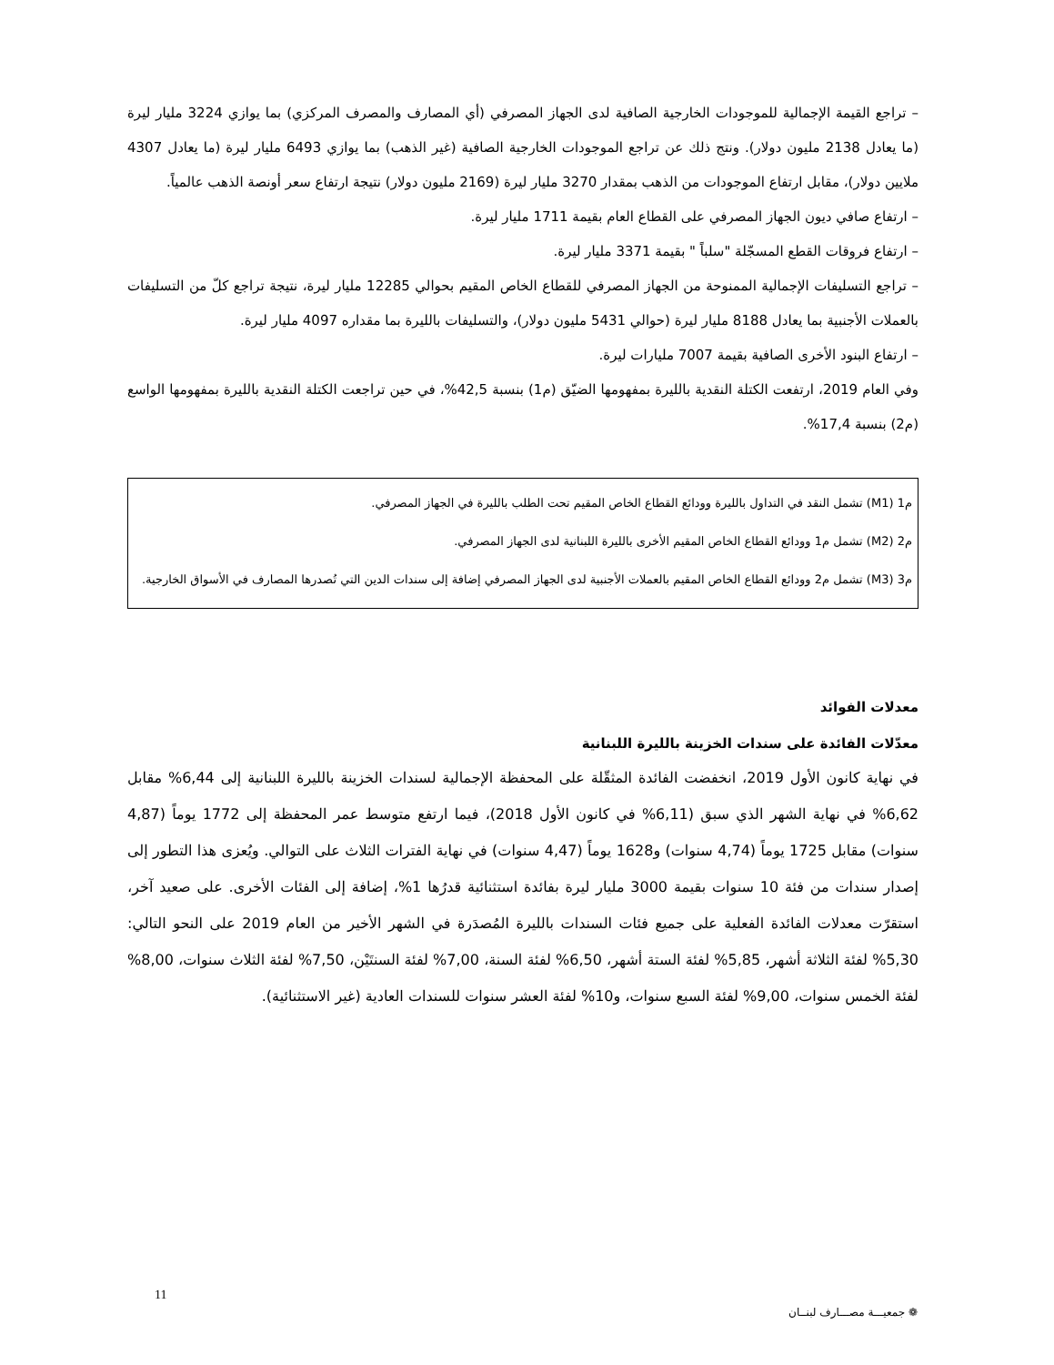– تراجع القيمة الإجمالية للموجودات الخارجية الصافية لدى الجهاز المصرفي (أي المصارف والمصرف المركزي) بما يوازي 3224 مليار ليرة (ما يعادل 2138 مليون دولار). ونتج ذلك عن تراجع الموجودات الخارجية الصافية (غير الذهب) بما يوازي 6493 مليار ليرة (ما يعادل 4307 ملايين دولار)، مقابل ارتفاع الموجودات من الذهب بمقدار 3270 مليار ليرة (2169 مليون دولار) نتيجة ارتفاع سعر أونصة الذهب عالمياً.
– ارتفاع صافي ديون الجهاز المصرفي على القطاع العام بقيمة 1711 مليار ليرة.
– ارتفاع فروقات القطع المسجّلة "سلباً " بقيمة 3371 مليار ليرة.
– تراجع التسليفات الإجمالية الممنوحة من الجهاز المصرفي للقطاع الخاص المقيم بحوالي 12285 مليار ليرة، نتيجة تراجع كلّ من التسليفات بالعملات الأجنبية بما يعادل 8188 مليار ليرة (حوالي 5431 مليون دولار)، والتسليفات بالليرة بما مقداره 4097 مليار ليرة.
– ارتفاع البنود الأخرى الصافية بقيمة 7007 مليارات ليرة.
وفي العام 2019، ارتفعت الكتلة النقدية بالليرة بمفهومها الضيّق (م1) بنسبة 42,5%، في حين تراجعت الكتلة النقدية بالليرة بمفهومها الواسع (م2) بنسبة 17,4%.
م1 (M1) تشمل النقد في التداول بالليرة وودائع القطاع الخاص المقيم تحت الطلب بالليرة في الجهاز المصرفي.
م2 (M2) تشمل م1 وودائع القطاع الخاص المقيم الأخرى بالليرة اللبنانية لدى الجهاز المصرفي.
م3 (M3) تشمل م2 وودائع القطاع الخاص المقيم بالعملات الأجنبية لدى الجهاز المصرفي إضافة إلى سندات الدين التي تُصدرها المصارف في الأسواق الخارجية.
معدلات الفوائد
معدّلات الفائدة على سندات الخزينة بالليرة اللبنانية
في نهاية كانون الأول 2019، انخفضت الفائدة المثقّلة على المحفظة الإجمالية لسندات الخزينة بالليرة اللبنانية إلى 6,44% مقابل 6,62% في نهاية الشهر الذي سبق (6,11% في كانون الأول 2018)، فيما ارتفع متوسط عمر المحفظة إلى 1772 يوماً (4,87 سنوات) مقابل 1725 يوماً (4,74 سنوات) و1628 يوماً (4,47 سنوات) في نهاية الفترات الثلاث على التوالي. ويُعزى هذا التطور إلى إصدار سندات من فئة 10 سنوات بقيمة 3000 مليار ليرة بفائدة استثنائية قدرُها 1%، إضافة إلى الفئات الأخرى. على صعيد آخر، استقرّت معدلات الفائدة الفعلية على جميع فئات السندات بالليرة المُصدَرة في الشهر الأخير من العام 2019 على النحو التالي: 5,30% لفئة الثلاثة أشهر، 5,85% لفئة الستة أشهر، 6,50% لفئة السنة، 7,00% لفئة السنتَيْن، 7,50% لفئة الثلاث سنوات، 8,00% لفئة الخمس سنوات، 9,00% لفئة السبع سنوات، و10% لفئة العشر سنوات للسندات العادية (غير الاستثنائية).
11
❁ جمعيـــة مصـــارف لبنــان